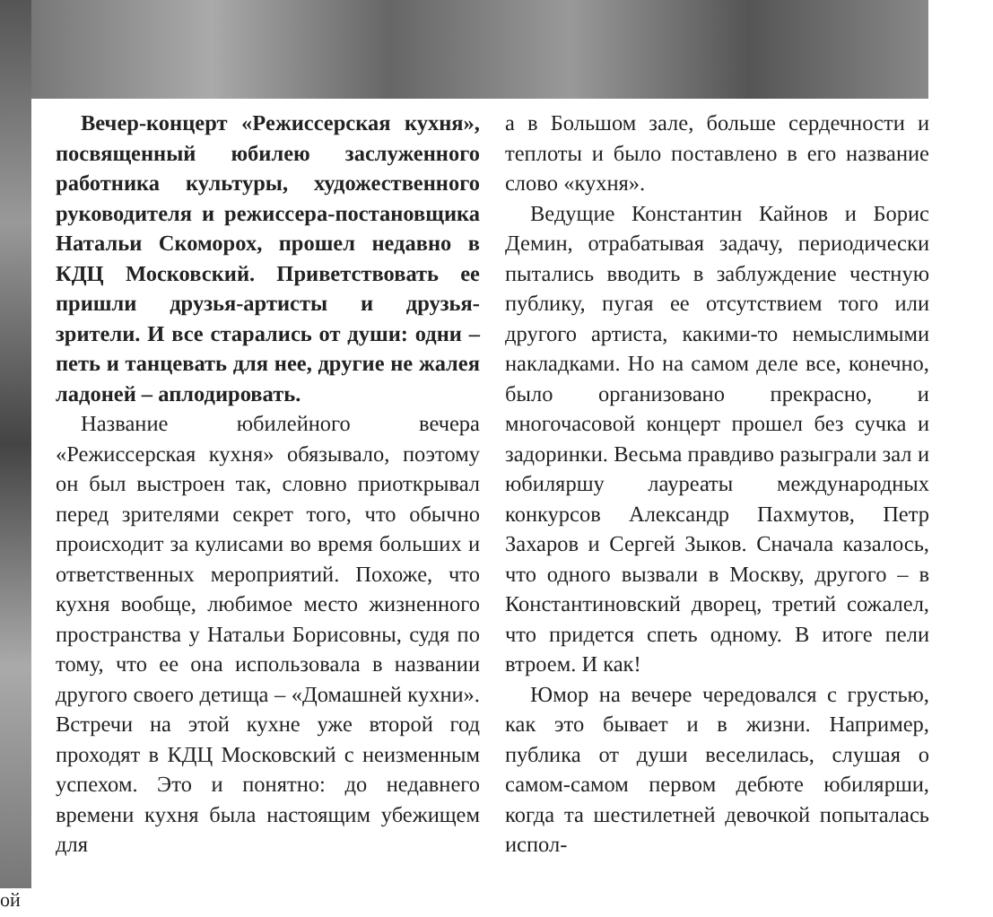Вечер-концерт «Режиссерская кухня», посвященный юбилею заслуженного работника культуры, художественного руководителя и режиссера-постановщика Натальи Скоморох, прошел недавно в КДЦ Московский. Приветствовать ее пришли друзья-артисты и друзья-зрители. И все старались от души: одни – петь и танцевать для нее, другие не жалея ладоней – аплодировать.
Название юбилейного вечера «Режиссерская кухня» обязывало, поэтому он был выстроен так, словно приоткрывал перед зрителями секрет того, что обычно происходит за кулисами во время больших и ответственных мероприятий. Похоже, что кухня вообще, любимое место жизненного пространства у Натальи Борисовны, судя по тому, что ее она использовала в названии другого своего детища – «Домашней кухни». Встречи на этой кухне уже второй год проходят в КДЦ Московский с неизменным успехом. Это и понятно: до недавнего времени кухня была настоящим убежищем для
а в Большом зале, больше сердечности и теплоты и было поставлено в его название слово «кухня».
Ведущие Константин Кайнов и Борис Демин, отрабатывая задачу, периодически пытались вводить в заблуждение честную публику, пугая ее отсутствием того или другого артиста, какими-то немыслимыми накладками. Но на самом деле все, конечно, было организовано прекрасно, и многочасовой концерт прошел без сучка и задоринки. Весьма правдиво разыграли зал и юбиляршу лауреаты международных конкурсов Александр Пахмутов, Петр Захаров и Сергей Зыков. Сначала казалось, что одного вызвали в Москву, другого – в Константиновский дворец, третий сожалел, что придется спеть одному. В итоге пели втроем. И как!
Юмор на вечере чередовался с грустью, как это бывает и в жизни. Например, публика от души веселилась, слушая о самом-самом первом дебюте юбилярши, когда та шестилетней девочкой попыталась испол-
ой